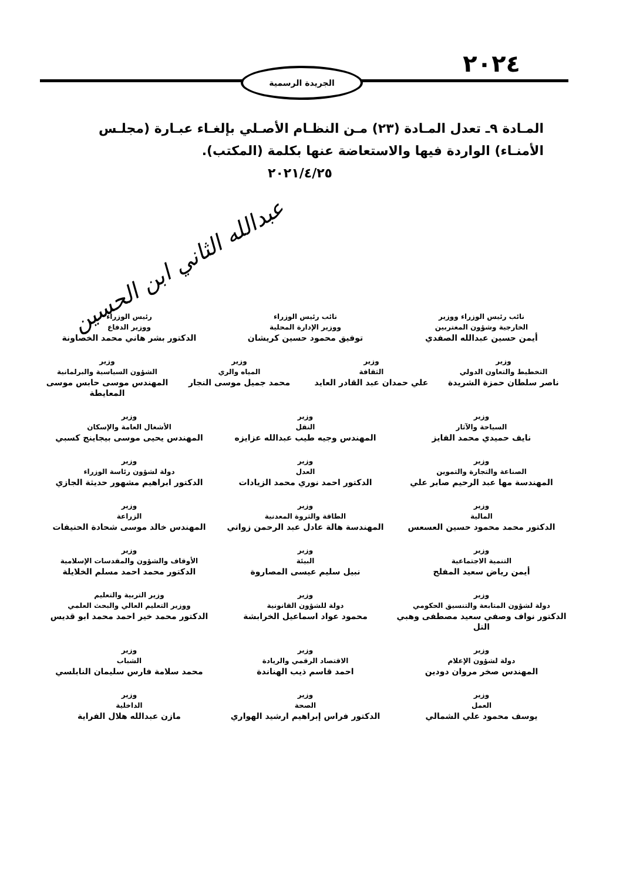٢٠٢٤ الجريدة الرسمية
المـادة ٩ـ تعدل المـادة (٢٣) مـن النظـام الأصـلي بإلغـاء عبـارة (مجلـس الأمنـاء) الواردة فيها والاستعاضة عنها بكلمة (المكتب).
٢٠٢١/٤/٢٥
عبدالله الثاني ابن الحسين
نائب رئيس الوزراء ووزير
الخارجية وشؤون المغتربين
أيمن حسين عبدالله الصفدي
نائب رئيس الوزراء
ووزير الإدارة المحلية
توفيق محمود حسين كريشان
رئيس الوزراء
ووزير الدفاع
الدكتور بشر هاني محمد الخصاونة
وزير
التخطيط والتعاون الدولي
ناصر سلطان حمزة الشريدة
وزير
الثقافة
علي حمدان عبد القادر العايد
وزير
المياه والري
محمد جميل موسى النجار
وزير
الشؤون السياسية والبرلمانية
المهندس موسى حابس موسى المعايطة
وزير
السياحة والآثار
نايف حميدي محمد الفايز
وزير
النقل
المهندس وجيه طيب عبدالله عزايزه
وزير
الأشغال العامة والإسكان
المهندس يحيى موسى بيجاينج كسبي
وزير
الصناعة والتجارة والتموين
المهندسة مها عبد الرحيم صابر علي
وزير
العدل
الدكتور احمد نوري محمد الزيادات
وزير
دولة لشؤون رئاسة الوزراء
الدكتور ابراهيم مشهور حديثة الجازي
وزير
المالية
الدكتور محمد محمود حسين العسعس
وزير
الطاقة والثروة المعدنية
المهندسة هالة عادل عبد الرحمن زواتي
وزير
الزراعة
المهندس خالد موسى شحادة الحنيفات
وزير
التنمية الاجتماعية
أيمن رياض سعيد المفلح
وزير
البيئة
نبيل سليم عيسى المصاروة
وزير
الأوقاف والشؤون والمقدسات الإسلامية
الدكتور محمد احمد مسلم الخلايلة
وزير
دولة لشؤون المتابعة والتنسيق الحكومي
الدكتور نواف وصفي سعيد مصطفى وهبي التل
وزير
دولة للشؤون القانونية
محمود عواد اسماعيل الخرابشة
وزير التربية والتعليم
ووزير التعليم العالي والبحث العلمي
الدكتور محمد خير احمد محمد ابو قديس
وزير
دولة لشؤون الإعلام
المهندس صخر مروان دودين
وزير
الاقتصاد الرقمي والريادة
احمد قاسم ذيب الهناندة
وزير
الشباب
محمد سلامة فارس سليمان النابلسي
وزير
العمل
يوسف محمود علي الشمالي
وزير
الصحة
الدكتور فراس إبراهيم ارشيد الهواري
وزير
الداخلية
مازن عبدالله هلال الفراية